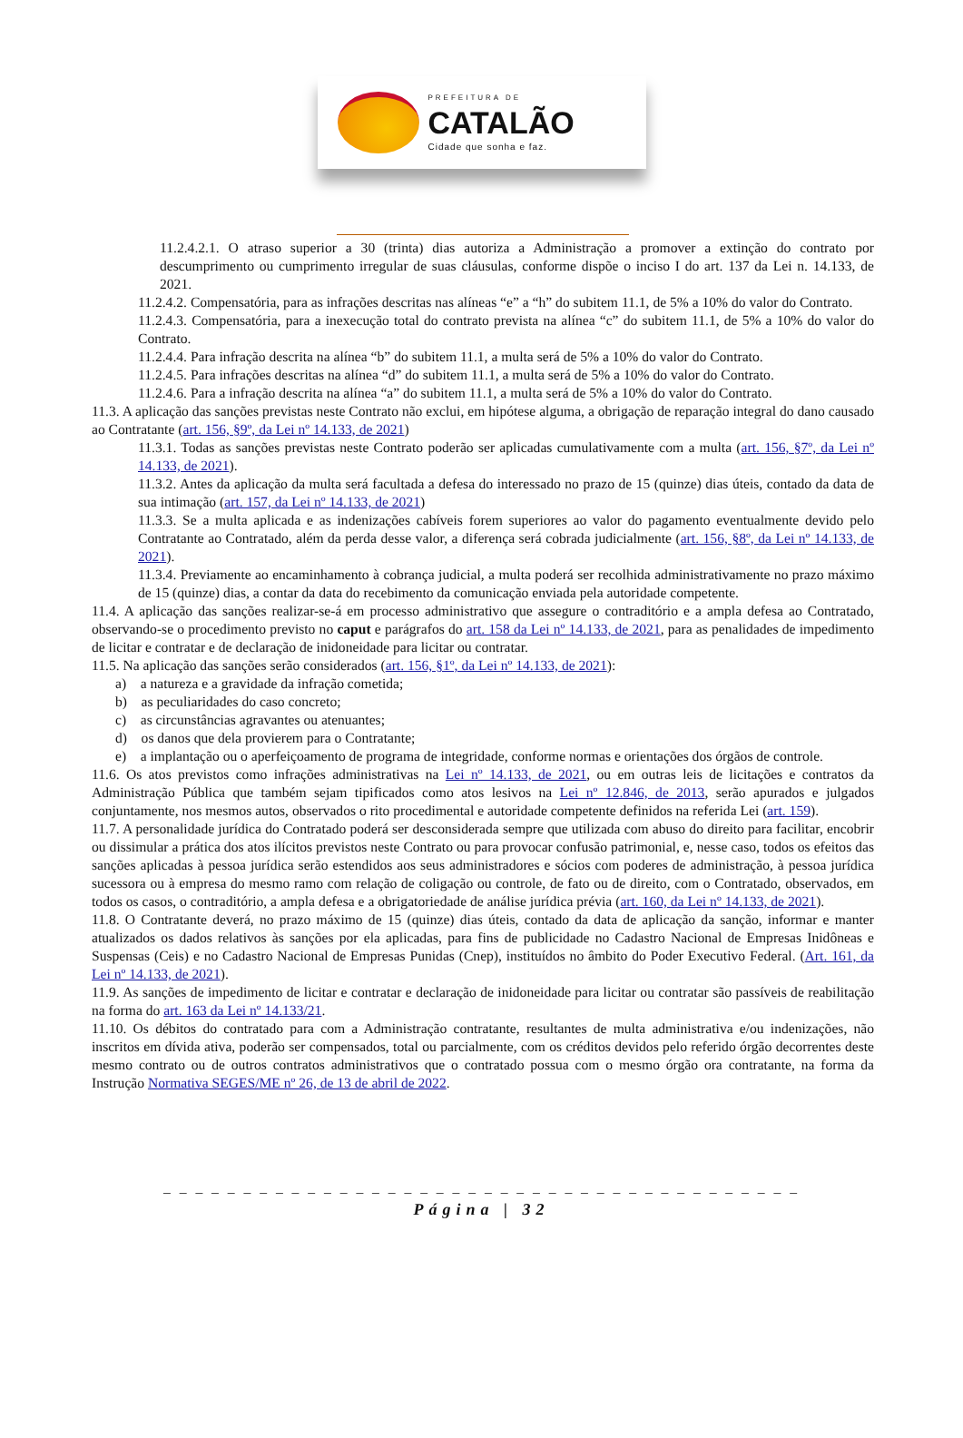PREFEITURA DE
CATALÃO
Cidade que sonha e faz.
11.2.4.2.1. O atraso superior a 30 (trinta) dias autoriza a Administração a promover a extinção do contrato por descumprimento ou cumprimento irregular de suas cláusulas, conforme dispõe o inciso I do art. 137 da Lei n. 14.133, de 2021.
11.2.4.2. Compensatória, para as infrações descritas nas alíneas “e” a “h” do subitem 11.1, de 5% a 10% do valor do Contrato.
11.2.4.3. Compensatória, para a inexecução total do contrato prevista na alínea “c” do subitem 11.1, de 5% a 10% do valor do Contrato.
11.2.4.4. Para infração descrita na alínea “b” do subitem 11.1, a multa será de 5% a 10% do valor do Contrato.
11.2.4.5. Para infrações descritas na alínea “d” do subitem 11.1, a multa será de 5% a 10% do valor do Contrato.
11.2.4.6. Para a infração descrita na alínea “a” do subitem 11.1, a multa será de 5% a 10% do valor do Contrato.
11.3. A aplicação das sanções previstas neste Contrato não exclui, em hipótese alguma, a obrigação de reparação integral do dano causado ao Contratante (art. 156, §9º, da Lei nº 14.133, de 2021)
11.3.1. Todas as sanções previstas neste Contrato poderão ser aplicadas cumulativamente com a multa (art. 156, §7º, da Lei nº 14.133, de 2021).
11.3.2. Antes da aplicação da multa será facultada a defesa do interessado no prazo de 15 (quinze) dias úteis, contado da data de sua intimação (art. 157, da Lei nº 14.133, de 2021)
11.3.3. Se a multa aplicada e as indenizações cabíveis forem superiores ao valor do pagamento eventualmente devido pelo Contratante ao Contratado, além da perda desse valor, a diferença será cobrada judicialmente (art. 156, §8º, da Lei nº 14.133, de 2021).
11.3.4. Previamente ao encaminhamento à cobrança judicial, a multa poderá ser recolhida administrativamente no prazo máximo de 15 (quinze) dias, a contar da data do recebimento da comunicação enviada pela autoridade competente.
11.4. A aplicação das sanções realizar-se-á em processo administrativo que assegure o contraditório e a ampla defesa ao Contratado, observando-se o procedimento previsto no caput e parágrafos do art. 158 da Lei nº 14.133, de 2021, para as penalidades de impedimento de licitar e contratar e de declaração de inidoneidade para licitar ou contratar.
11.5. Na aplicação das sanções serão considerados (art. 156, §1º, da Lei nº 14.133, de 2021):
a) a natureza e a gravidade da infração cometida;
b) as peculiaridades do caso concreto;
c) as circunstâncias agravantes ou atenuantes;
d) os danos que dela provierem para o Contratante;
e) a implantação ou o aperfeiçoamento de programa de integridade, conforme normas e orientações dos órgãos de controle.
11.6. Os atos previstos como infrações administrativas na Lei nº 14.133, de 2021, ou em outras leis de licitações e contratos da Administração Pública que também sejam tipificados como atos lesivos na Lei nº 12.846, de 2013, serão apurados e julgados conjuntamente, nos mesmos autos, observados o rito procedimental e autoridade competente definidos na referida Lei (art. 159).
11.7. A personalidade jurídica do Contratado poderá ser desconsiderada sempre que utilizada com abuso do direito para facilitar, encobrir ou dissimular a prática dos atos ilícitos previstos neste Contrato ou para provocar confusão patrimonial, e, nesse caso, todos os efeitos das sanções aplicadas à pessoa jurídica serão estendidos aos seus administradores e sócios com poderes de administração, à pessoa jurídica sucessora ou à empresa do mesmo ramo com relação de coligação ou controle, de fato ou de direito, com o Contratado, observados, em todos os casos, o contraditório, a ampla defesa e a obrigatoriedade de análise jurídica prévia (art. 160, da Lei nº 14.133, de 2021).
11.8. O Contratante deverá, no prazo máximo de 15 (quinze) dias úteis, contado da data de aplicação da sanção, informar e manter atualizados os dados relativos às sanções por ela aplicadas, para fins de publicidade no Cadastro Nacional de Empresas Inidôneas e Suspensas (Ceis) e no Cadastro Nacional de Empresas Punidas (Cnep), instituídos no âmbito do Poder Executivo Federal. (Art. 161, da Lei nº 14.133, de 2021).
11.9. As sanções de impedimento de licitar e contratar e declaração de inidoneidade para licitar ou contratar são passíveis de reabilitação na forma do art. 163 da Lei nº 14.133/21.
11.10. Os débitos do contratado para com a Administração contratante, resultantes de multa administrativa e/ou indenizações, não inscritos em dívida ativa, poderão ser compensados, total ou parcialmente, com os créditos devidos pelo referido órgão decorrentes deste mesmo contrato ou de outros contratos administrativos que o contratado possua com o mesmo órgão ora contratante, na forma da Instrução Normativa SEGES/ME nº 26, de 13 de abril de 2022.
_ _ _ _ _ _ _ _ _ _ _ _ _ _ _ _ _ _ _ _ _ _ _ _ _ _ _ _ _ _ _ _ _ _ _ _ _ _ _ _
Página | 32